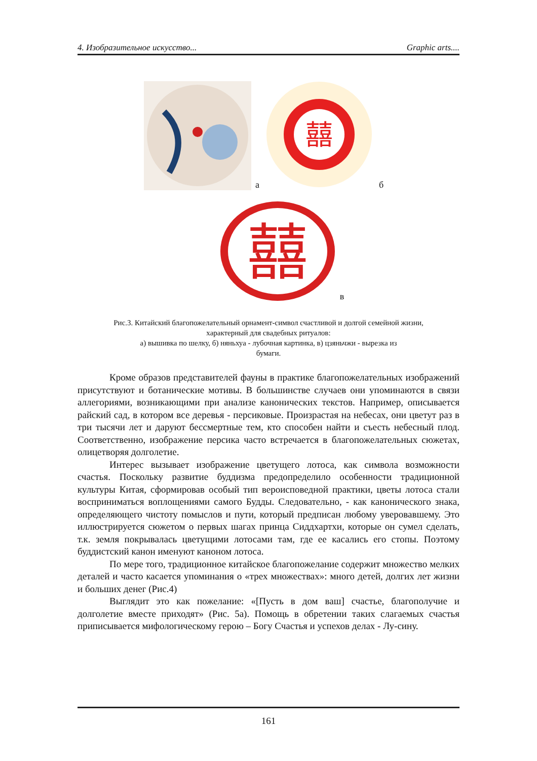4. Изобразительное искусство... Graphic arts....
а
囍
б
囍
в
Рис.3. Китайский благопожелательный орнамент-символ счастливой и долгой семейной жизни,
характерный для свадебных ритуалов:
а) вышивка по шелку, б) няньхуа - лубочная картинка, в) цзяньчжи - вырезка из
бумаги.
Кроме образов представителей фауны в практике благопожелательных изображений присутствуют и ботанические мотивы. В большинстве случаев они упоминаются в связи аллегориями, возникающими при анализе канонических текстов. Например, описывается райский сад, в котором все деревья - персиковые. Произрастая на небесах, они цветут раз в три тысячи лет и даруют бессмертные тем, кто способен найти и съесть небесный плод. Соответственно, изображение персика часто встречается в благопожелательных сюжетах, олицетворяя долголетие.
Интерес вызывает изображение цветущего лотоса, как символа возможности счастья. Поскольку развитие буддизма предопределило особенности традиционной культуры Китая, сформировав особый тип вероисповедной практики, цветы лотоса стали восприниматься воплощениями самого Будды. Следовательно, - как канонического знака, определяющего чистоту помыслов и пути, который предписан любому уверовавшему. Это иллюстрируется сюжетом о первых шагах принца Сиддхартхи, которые он сумел сделать, т.к. земля покрывалась цветущими лотосами там, где ее касались его стопы. Поэтому буддистский канон именуют каноном лотоса.
По мере того, традиционное китайское благопожелание содержит множество мелких деталей и часто касается упоминания о «трех множествах»: много детей, долгих лет жизни и больших денег (Рис.4)
Выглядит это как пожелание: «[Пусть в дом ваш] счастье, благополучие и долголетие вместе приходят» (Рис. 5а). Помощь в обретении таких слагаемых счастья приписывается мифологическому герою – Богу Счастья и успехов делах - Лу-сину.
161